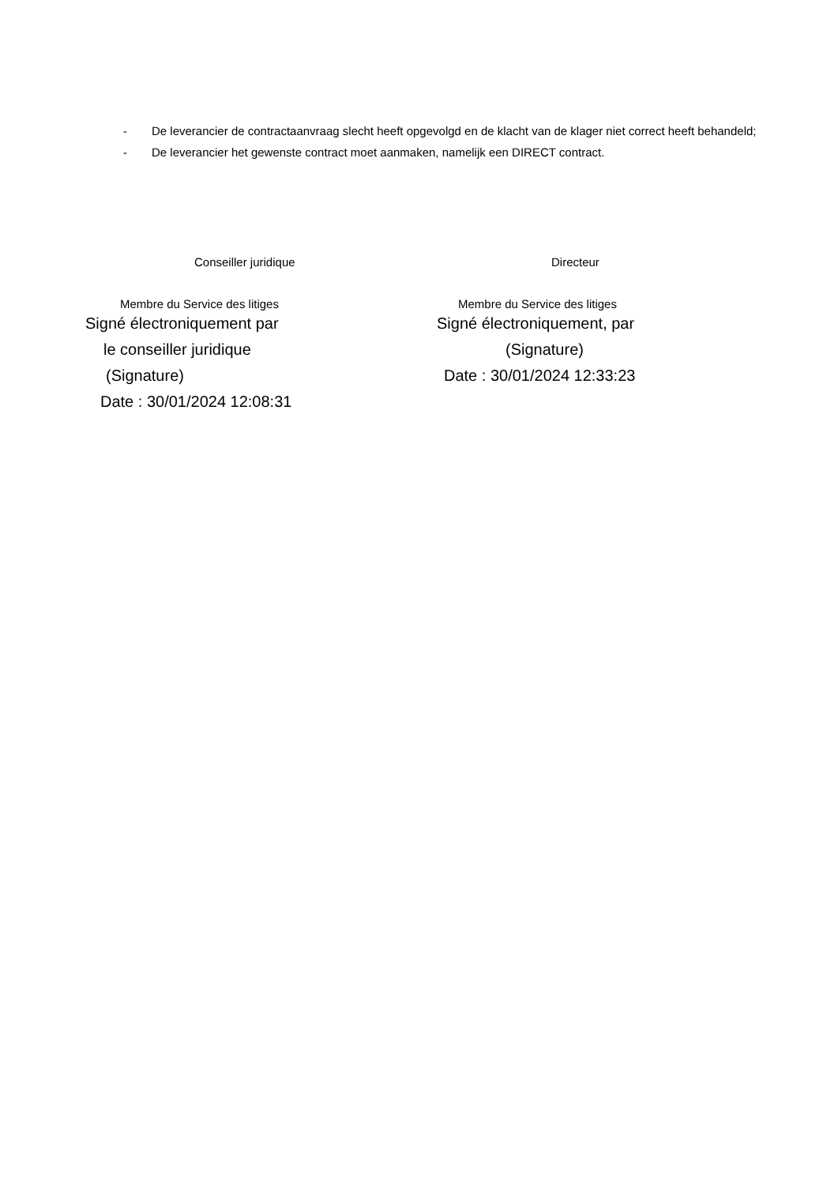- De leverancier de contractaanvraag slecht heeft opgevolgd en de klacht van de klager niet correct heeft behandeld;
- De leverancier het gewenste contract moet aanmaken, namelijk een DIRECT contract.
Conseiller juridique
Membre du Service des litiges
Signé électroniquement par
le conseiller juridique
(Signature)
Date : 30/01/2024 12:08:31
Directeur
Membre du Service des litiges
Signé électroniquement, par
(Signature)
Date : 30/01/2024 12:33:23